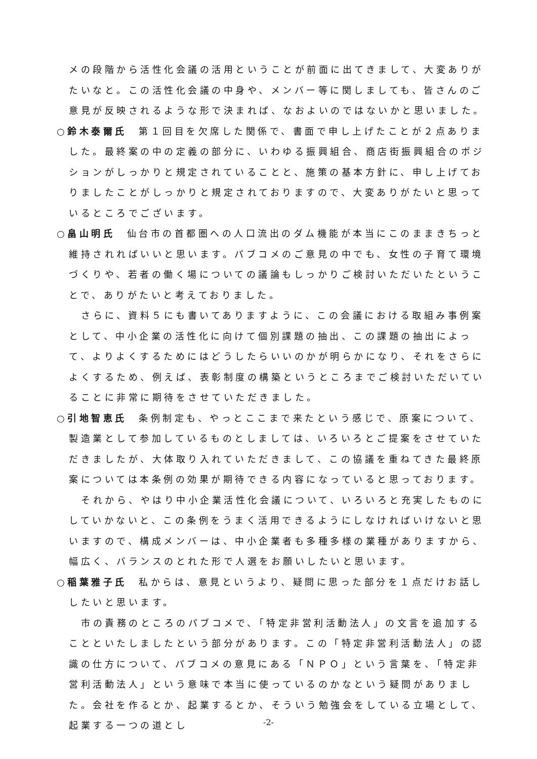メの段階から活性化会議の活用ということが前面に出てきまして、大変ありがたいなと。この活性化会議の中身や、メンバー等に関しましても、皆さんのご意見が反映されるような形で決まれば、なおよいのではないかと思いました。
○鈴木泰爾氏　第１回目を欠席した関係で、書面で申し上げたことが２点ありました。最終案の中の定義の部分に、いわゆる振興組合、商店街振興組合のポジションがしっかりと規定されていることと、施策の基本方針に、申し上げておりましたことがしっかりと規定されておりますので、大変ありがたいと思っているところでございます。
○畠山明氏　仙台市の首都圏への人口流出のダム機能が本当にこのままきちっと維持されればいいと思います。パブコメのご意見の中でも、女性の子育て環境づくりや、若者の働く場についての議論もしっかりご検討いただいたということで、ありがたいと考えておりました。
さらに、資料５にも書いてありますように、この会議における取組み事例案として、中小企業の活性化に向けて個別課題の抽出、この課題の抽出によって、よりよくするためにはどうしたらいいのかが明らかになり、それをさらによくするため、例えば、表彰制度の構築というところまでご検討いただいていることに非常に期待をさせていただきました。
○引地智恵氏　条例制定も、やっとここまで来たという感じで、原案について、製造業として参加しているものとしましては、いろいろとご提案をさせていただきましたが、大体取り入れていただきまして、この協議を重ねてきた最終原案については本条例の効果が期待できる内容になっていると思っております。
それから、やはり中小企業活性化会議について、いろいろと充実したものにしていかないと、この条例をうまく活用できるようにしなければいけないと思いますので、構成メンバーは、中小企業者も多種多様の業種がありますから、幅広く、バランスのとれた形で人選をお願いしたいと思います。
○稲葉雅子氏　私からは、意見というより、疑問に思った部分を１点だけお話ししたいと思います。
市の責務のところのパブコメで、「特定非営利活動法人」の文言を追加することといたしましたという部分があります。この「特定非営利活動法人」の認識の仕方について、パブコメの意見にある「ＮＰＯ」という言葉を、「特定非営利活動法人」という意味で本当に使っているのかなという疑問がありました。会社を作るとか、起業するとか、そういう勉強会をしている立場として、起業する一つの道とし
-2-